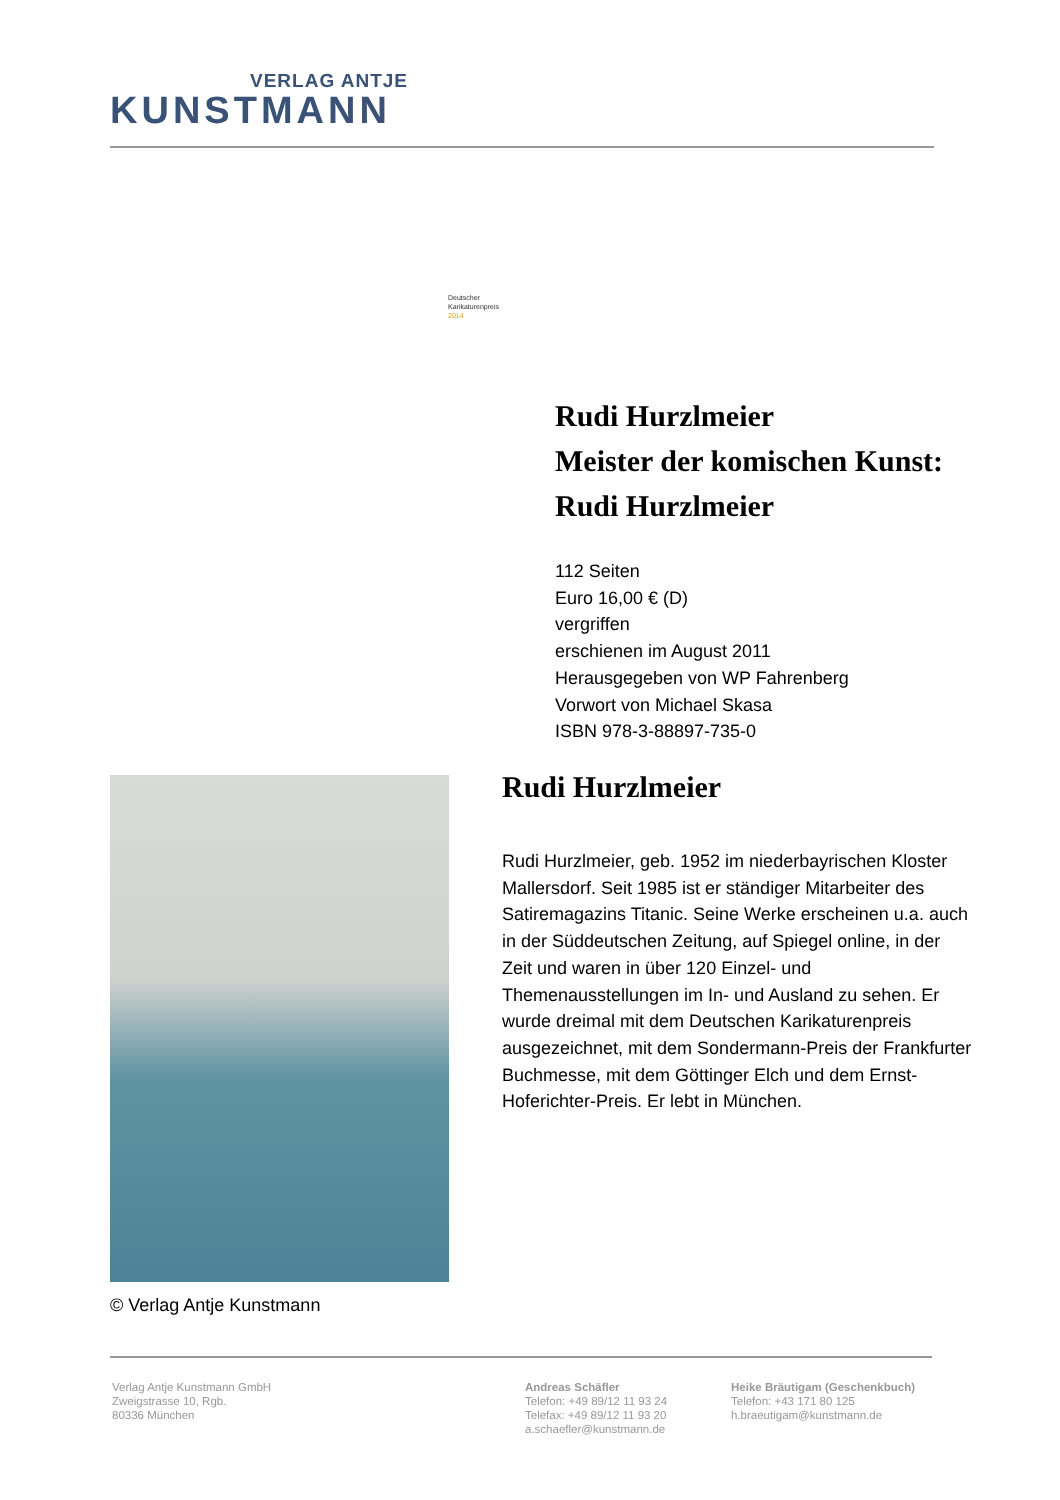VERLAG ANTJE
KUNSTMANN
Deutscher
Karikaturenpreis
2014
Rudi Hurzlmeier
Meister der komischen Kunst: Rudi Hurzlmeier
112 Seiten
Euro 16,00 € (D)
vergriffen
erschienen im August 2011
Herausgegeben von WP Fahrenberg
Vorwort von Michael Skasa
ISBN 978-3-88897-735-0
© Verlag Antje Kunstmann
Rudi Hurzlmeier
Rudi Hurzlmeier, geb. 1952 im niederbayrischen Kloster Mallersdorf. Seit 1985 ist er ständiger Mitarbeiter des Satiremagazins Titanic. Seine Werke erscheinen u.a. auch in der Süddeutschen Zeitung, auf Spiegel online, in der Zeit und waren in über 120 Einzel- und Themenausstellungen im In- und Ausland zu sehen. Er wurde dreimal mit dem Deutschen Karikaturenpreis ausgezeichnet, mit dem Sondermann-Preis der Frankfurter Buchmesse, mit dem Göttinger Elch und dem Ernst-Hoferichter-Preis. Er lebt in München.
Verlag Antje Kunstmann GmbH
Zweigstrasse 10, Rgb.
80336 München
Andreas Schäfler
Telefon: +49 89/12 11 93 24
Telefax: +49 89/12 11 93 20
a.schaefler@kunstmann.de
Heike Bräutigam (Geschenkbuch)
Telefon: +43 171 80 125
h.braeutigam@kunstmann.de